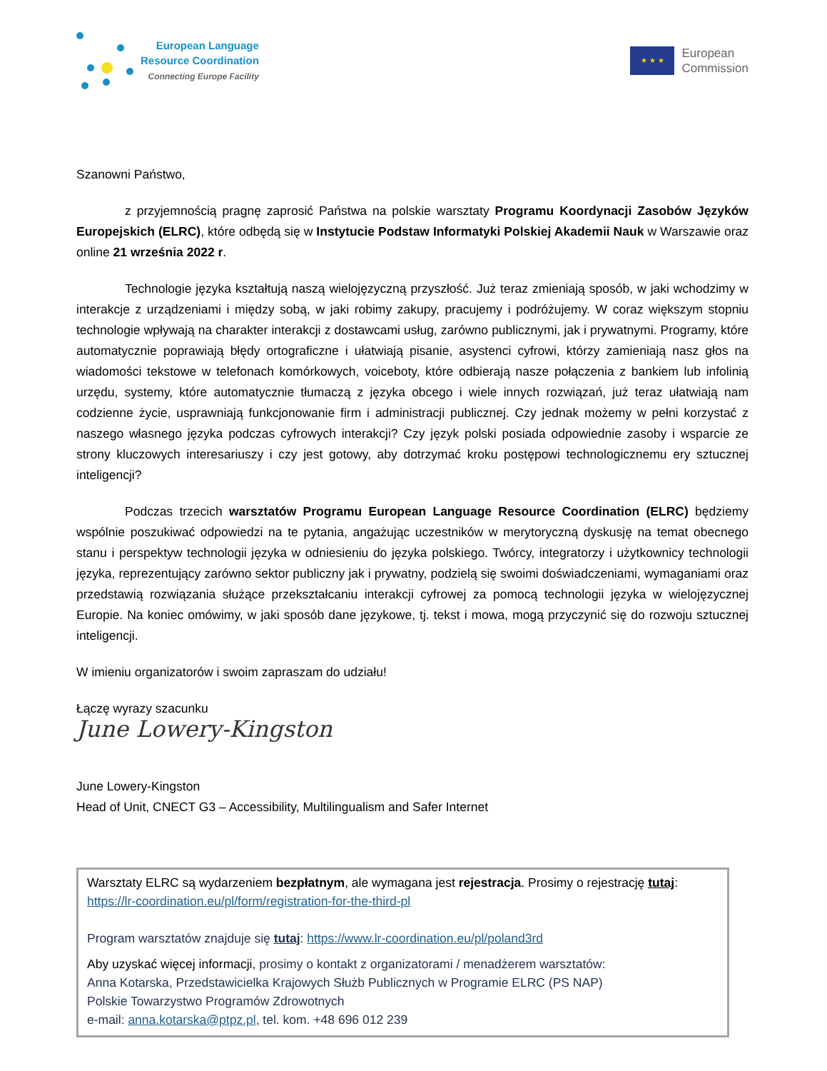European Language
Resource Coordination
Connecting Europe Facility
★ ★ ★
European
Commission
Szanowni Państwo,
z przyjemnością pragnę zaprosić Państwa na polskie warsztaty Programu Koordynacji Zasobów Języków Europejskich (ELRC), które odbędą się w Instytucie Podstaw Informatyki Polskiej Akademii Nauk w Warszawie oraz online 21 września 2022 r.
Technologie języka kształtują naszą wielojęzyczną przyszłość. Już teraz zmieniają sposób, w jaki wchodzimy w interakcje z urządzeniami i między sobą, w jaki robimy zakupy, pracujemy i podróżujemy. W coraz większym stopniu technologie wpływają na charakter interakcji z dostawcami usług, zarówno publicznymi, jak i prywatnymi. Programy, które automatycznie poprawiają błędy ortograficzne i ułatwiają pisanie, asystenci cyfrowi, którzy zamieniają nasz głos na wiadomości tekstowe w telefonach komórkowych, voiceboty, które odbierają nasze połączenia z bankiem lub infolinią urzędu, systemy, które automatycznie tłumaczą z języka obcego i wiele innych rozwiązań, już teraz ułatwiają nam codzienne życie, usprawniają funkcjonowanie firm i administracji publicznej. Czy jednak możemy w pełni korzystać z naszego własnego języka podczas cyfrowych interakcji? Czy język polski posiada odpowiednie zasoby i wsparcie ze strony kluczowych interesariuszy i czy jest gotowy, aby dotrzymać kroku postępowi technologicznemu ery sztucznej inteligencji?
Podczas trzecich warsztatów Programu European Language Resource Coordination (ELRC) będziemy wspólnie poszukiwać odpowiedzi na te pytania, angażując uczestników w merytoryczną dyskusję na temat obecnego stanu i perspektyw technologii języka w odniesieniu do języka polskiego. Twórcy, integratorzy i użytkownicy technologii języka, reprezentujący zarówno sektor publiczny jak i prywatny, podzielą się swoimi doświadczeniami, wymaganiami oraz przedstawią rozwiązania służące przekształcaniu interakcji cyfrowej za pomocą technologii języka w wielojęzycznej Europie. Na koniec omówimy, w jaki sposób dane językowe, tj. tekst i mowa, mogą przyczynić się do rozwoju sztucznej inteligencji.
W imieniu organizatorów i swoim zapraszam do udziału!
Łączę wyrazy szacunku
June Lowery-Kingston
June Lowery-Kingston
Head of Unit, CNECT G3 – Accessibility, Multilingualism and Safer Internet
Warsztaty ELRC są wydarzeniem bezpłatnym, ale wymagana jest rejestracja. Prosimy o rejestrację tutaj:
https://lr-coordination.eu/pl/form/registration-for-the-third-pl
Program warsztatów znajduje się tutaj: https://www.lr-coordination.eu/pl/poland3rd
Aby uzyskać więcej informacji, prosimy o kontakt z organizatorami / menadżerem warsztatów:
Anna Kotarska, Przedstawicielka Krajowych Służb Publicznych w Programie ELRC (PS NAP)
Polskie Towarzystwo Programów Zdrowotnych
e-mail: anna.kotarska@ptpz.pl, tel. kom. +48 696 012 239